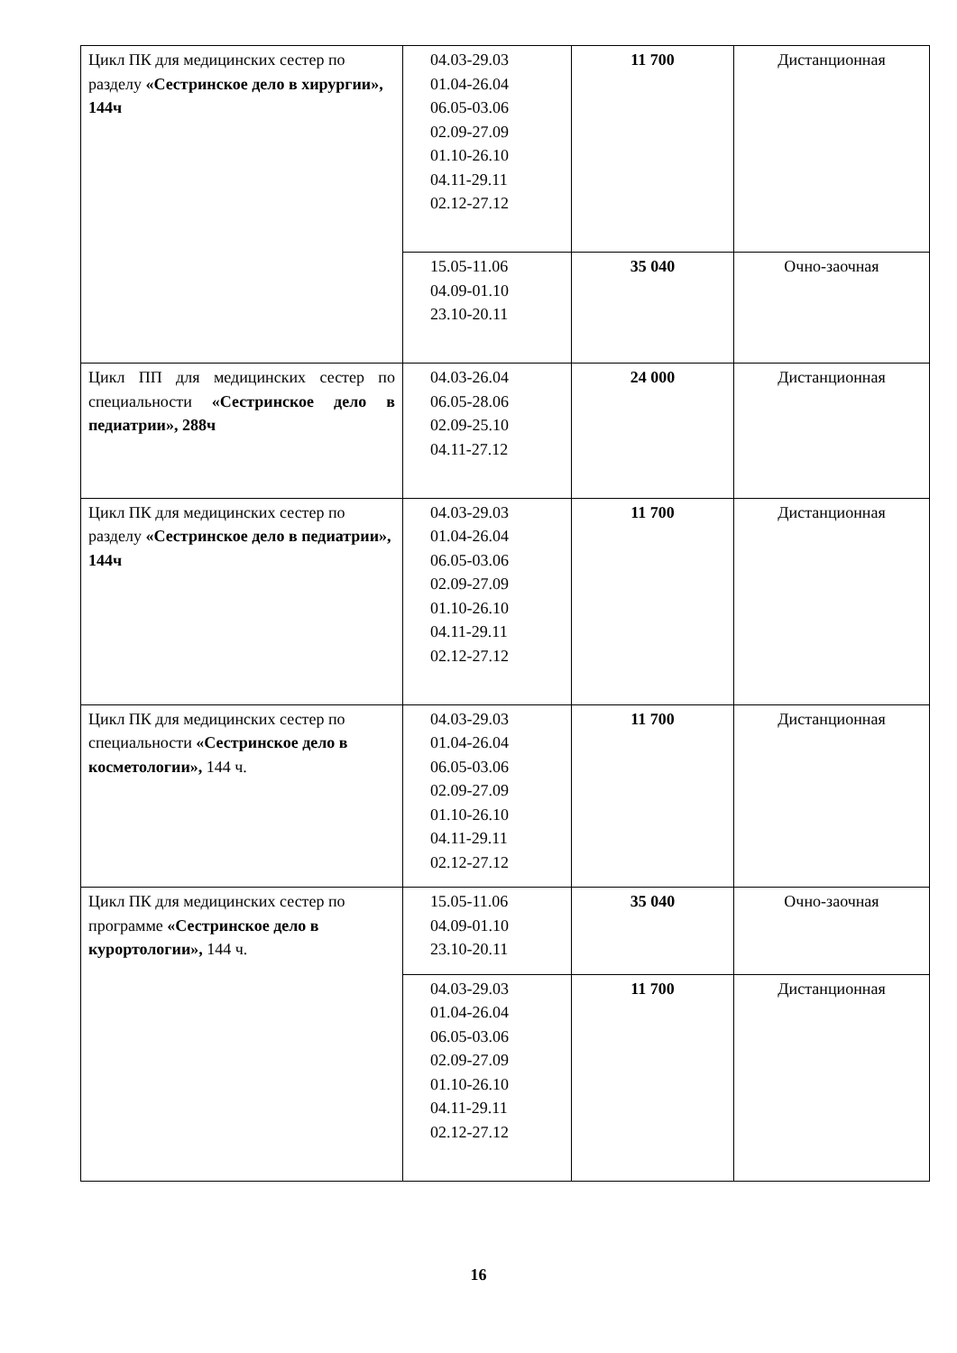| Цикл ПК для медицинских сестер по разделу «Сестринское дело в хирургии», 144ч | 04.03-29.03 01.04-26.04 06.05-03.06 02.09-27.09 01.10-26.10 04.11-29.11 02.12-27.12 | 11 700 | Дистанционная |
| | 15.05-11.06 04.09-01.10 23.10-20.11 | 35 040 | Очно-заочная |
| Цикл ПП для медицинских сестер по специальности «Сестринское дело в педиатрии», 288ч | 04.03-26.04 06.05-28.06 02.09-25.10 04.11-27.12 | 24 000 | Дистанционная |
| Цикл ПК для медицинских сестер по разделу «Сестринское дело в педиатрии», 144ч | 04.03-29.03 01.04-26.04 06.05-03.06 02.09-27.09 01.10-26.10 04.11-29.11 02.12-27.12 | 11 700 | Дистанционная |
| Цикл ПК для медицинских сестер по специальности «Сестринское дело в косметологии», 144 ч. | 04.03-29.03 01.04-26.04 06.05-03.06 02.09-27.09 01.10-26.10 04.11-29.11 02.12-27.12 | 11 700 | Дистанционная |
| Цикл ПК для медицинских сестер по программе «Сестринское дело в курортологии», 144 ч. | 15.05-11.06 04.09-01.10 23.10-20.11 | 35 040 | Очно-заочная |
| | 04.03-29.03 01.04-26.04 06.05-03.06 02.09-27.09 01.10-26.10 04.11-29.11 02.12-27.12 | 11 700 | Дистанционная |
16